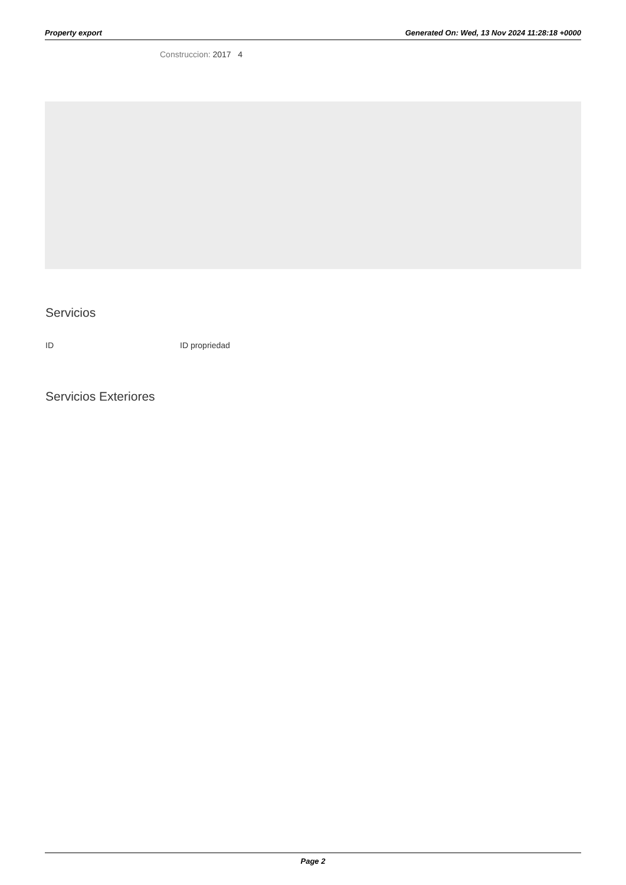Property export Generated On: Wed, 13 Nov 2024 11:28:18 +0000
Construccion: 2017 4
Servicios
ID ID propriedad
Servicios Exteriores
Page 2